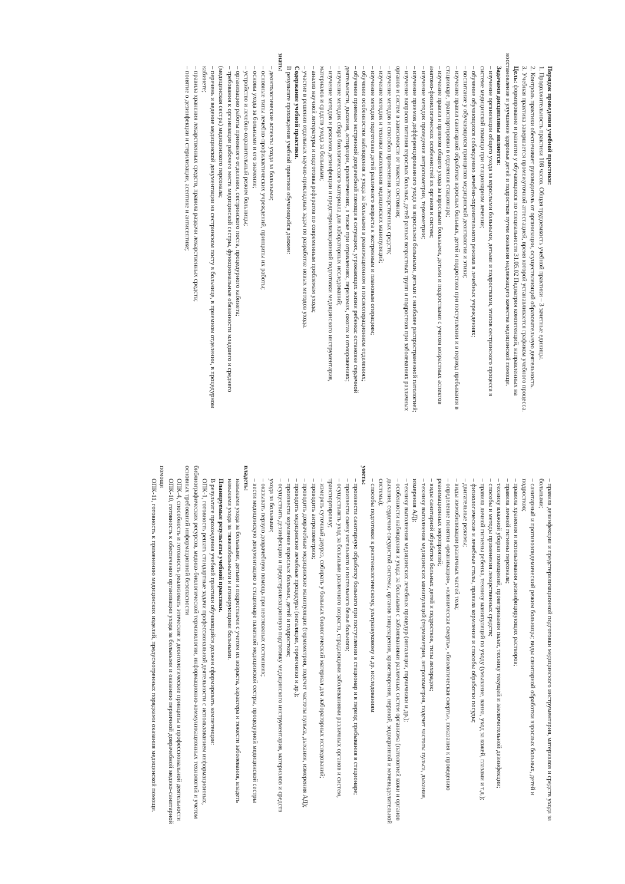Порядок проведения учебной практики:
1. Продолжительность практики 108 часов. Общая трудоемкость учебной практики – 3 зачетные единицы.
2. Контроль практики обеспечивает руководитель от организации, осуществляющий образовательную деятельность.
3. Учебная практика завершается промежуточной аттестацией, время которой устанавливается графиком учебного процесса.
Цель: формирование и развитие у обучающихся по специальности 31.05.02 Педиатрия компетенций, направленных на восстановление и улучшение здоровья детей и подростков путем оказания надлежащего качества медицинской помощи.
Задачами дисциплины являются:
– изучение организации общего ухода за взрослыми больными, детьми и подростками, этапов сестринского процесса в системе медицинской помощи при стационарном лечении;
– обучение обучающихся соблюдению лечебно-охранительного режима в лечебных учреждениях;
– воспитание у обучающихся принципов медицинской деонтологии и этики;
– изучение правил санитарной обработки взрослых больных, детей и подростков при поступлении и в период пребывания в стационаре, транспортировки в отделения стационара;
– изучение правил и приемов общего ухода за взрослыми больными, детьми и подростками с учетом возрастных аспектов анатомо-физиологических особенностей их органов и систем;
– изучение методик проведения антропометрии, термометрии;
– изучение приемов дифференцированного ухода за взрослыми больными, детьми с наиболее распространенной патологией;
– изучение вопросов питания взрослых больных, детей разных возрастных групп и подростков при заболеваниях различных органов и систем в зависимости от тяжести состояния;
– изучение методов и способов применения лекарственных средств;
– изучение методик и техники выполнения медицинских манипуляций;
– изучение методик подготовки детей различного возраста к экстренным и плановым операциям;
– обучение особенностям наблюдения и ухода за больными в реанимационном и послеоперационном отделениях;
– обучение приемам экстренной доврачебной помощи в ситуациях, угрожающих жизни ребенка: остановке сердечной деятельности, дыхания, аспирации, кровотечениях, а также при отравлениях, переломах, ожогах и отморожениях;
– изучение методик сбора биологического материала для лабораторных исследований;
– изучение методов и режимов дезинфекции и предстерилизационной подготовки медицинского инструментария, материалов и средств ухода за больными;
– анализ научной литературы и подготовка рефератов по современным проблемам ухода;
– участие в решении отдельных научно-прикладных задач по разработке новых методов ухода.
Содержание учебной практики.
В результате прохождения учебной практики обучающийся должен:
знать:
– деонтологические аспекты ухода за больными;
– основные типы лечебно-профилактических учреждений, принципы их работы;
– основы ухода за больными и его значение;
– устройство и лечебно-охранительный режим больницы;
– организацию работы приемного отделения, сестринского поста, процедурного кабинета;
– требования к организации рабочего места медицинской сестры, функциональные обязанности младшего и среднего (медицинская сестра) медицинского персонала;
– перечень и ведение медицинской документации на сестринском посту в больнице, в приемном отделении, в процедурном кабинете;
– правила хранения лекарственных средств, правила раздачи лекарственных средств;
– понятие о дезинфекции и стерилизации, асептике и антисептике;
– правила дезинфекции и предстерилизационной подготовки медицинского инструментария, материалов и средств ухода за больными;
– санитарный и противоэпидемический режим больницы; виды санитарной обработки взрослых больных, детей и подростков;
– правила хранения и использования дезинфицирующих растворов;
– правила личной гигиены персонала;
– технику влажной уборки помещений, проветривания палат, технику текущей и заключительной дезинфекции;
– способы и методы применения лекарственных средств;
– правила личной гигиены ребенка, технику манипуляций по уходу (умывание, ванна, уход за кожей, глазами и т.д.);
– физиологические и лечебные столы, правила кормления и способы обработки посуды;
– двигательные режимы;
– виды иммобилизации различных частей тела;
– определение понятия «реанимация», «клиническая смерть», «биологическая смерть», показания к проведению реанимационных мероприятий;
– виды санитарной обработки больных детей и подростков, типы лихорадок;
– технику выполнения медицинских манипуляций (термометрия, антропометрия, подсчет частоты пульса, дыхания, измерения АД);
– технику выполнения медицинских лечебных процедур (ингаляции, горчичники и др.);
– особенности наблюдения и ухода за больными с заболеваниями различных систем организма (патологией кожи и органов дыхания, сердечно-сосудистой системы, органов пищеварения, кроветворения, нервной, эндокринной и мочевыделительной системы);
– способы подготовки к рентгенологическому, ультразвуковому и др. исследованиям
уметь:
– произвести санитарную обработку больного при поступлении в стационар и в период пребывания в стационаре;
– произвести смену нательного и постельного белья больного;
– осуществлять уход за больными различного возраста, страдающими заболеваниями различных органов и систем, транспортировку;
– измерять суточный диурез, собирать у больных биологический материал для лабораторных исследований;
– проводить антропометрию;
– проводить доврачебные медицинские манипуляции (термометрия, подсчет частоты пульса, дыхания, измерения АД);
– проводить медицинские лечебные процедуры (ингаляции, горчичники и др.);
– произвести кормление взрослых больных, детей и подростков;
– осуществить дезинфекцию и предстерилизационную подготовку медицинского инструментария, материалов и средств ухода за больными;
– оказывать первую доврачебную помощь при неотложных состояниях;
– вести медицинскую документацию в стационаре палатной медицинской сестры, процедурной медицинской сестры
владеть:
навыками ухода за больными, детьми и подростками с учетом их возраста, характера и тяжести заболевания, владеть навыками ухода за тяжелобольными и агонирующими больными.
Планируемые результаты учебной практики.
В результате прохождения учебной практики обучающийся должен сформировать компетенции:
ОПК-1, готовность решать стандартные задачи профессиональной деятельности с использованием информационных, библиографических ресурсов, медико-биологической терминологии, информационно-коммуникационных технологий и учетом основных требований информационной безопасности
ОПК-4, способность и готовность реализовать этические и деонтологические принципы в профессиональной деятельности
ОПК-10, готовность к обеспечению организации ухода за больными и оказанию первичной доврачебной медико-санитарной помощи
ОПК-11, готовность к применению медицинских изделий, предусмотренных порядками оказания медицинской помощи.